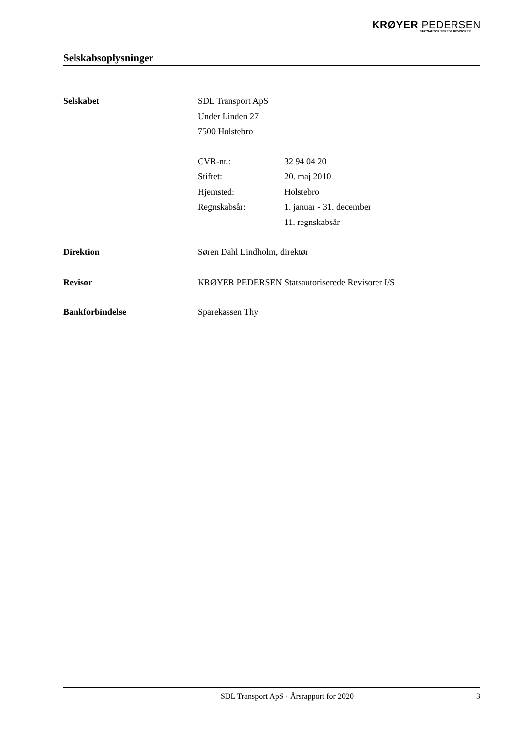KRØYER PEDERSEN
STATSAUTORISEREDE REVISORER
Selskabsoplysninger
Selskabet SDL Transport ApS
Under Linden 27
7500 Holstebro
CVR-nr.: 32 94 04 20
Stiftet: 20. maj 2010
Hjemsted: Holstebro
Regnskabsår: 1. januar - 31. december
11. regnskabsår
Direktion Søren Dahl Lindholm, direktør
Revisor KRØYER PEDERSEN Statsautoriserede Revisorer I/S
Bankforbindelse Sparekassen Thy
SDL Transport ApS · Årsrapport for 2020
3